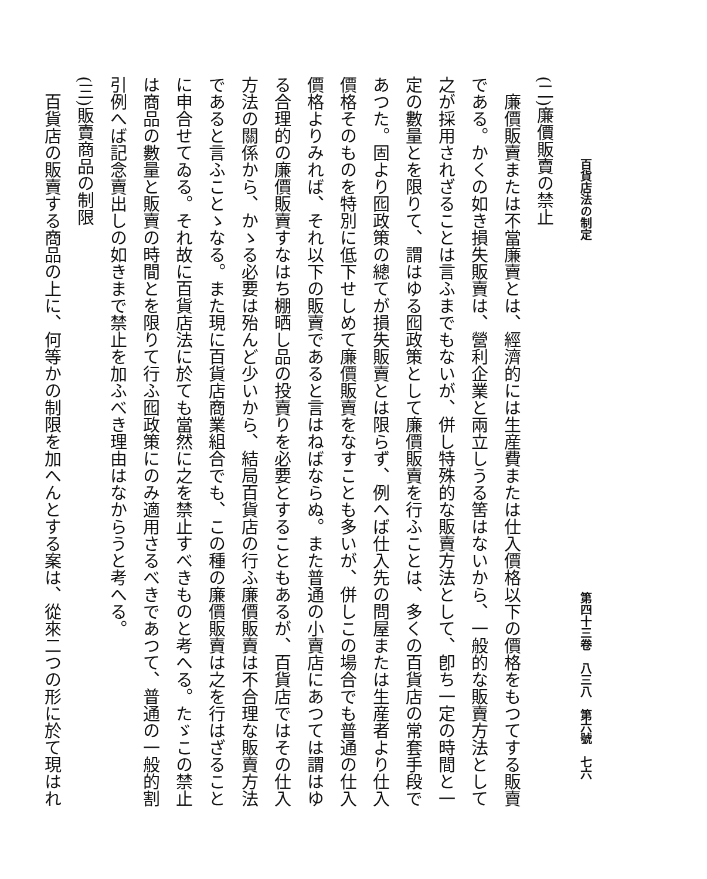百貨店法の制定 第四十三卷　八三八　第六號　七六
(二)廉價販賣の禁止
廉價販賣または不當廉賣とは、經濟的には生産費または仕入價格以下の價格をもつてする販賣である。かくの如き損失販賣は、營利企業と兩立しうる筈はないから、一般的な販賣方法として之が採用されざることは言ふまでもないが、併し特殊的な販賣方法として、卽ち一定の時間と一定の數量とを限りて、謂はゆる囮政策として廉價販賣を行ふことは、多くの百貨店の常套手段であつた。固より囮政策の總てが損失販賣とは限らず、例へば仕入先の問屋または生産者より仕入價格そのものを特別に低下せしめて廉價販賣をなすことも多いが、併しこの場合でも普通の仕入價格よりみれば、それ以下の販賣であると言はねばならぬ。また普通の小賣店にあつては謂はゆる合理的の廉價販賣すなはち棚晒し品の投賣りを必要とすることもあるが、百貨店ではその仕入方法の關係から、かゝる必要は殆んど少いから、結局百貨店の行ふ廉價販賣は不合理な販賣方法であると言ふことゝなる。また現に百貨店商業組合でも、この種の廉價販賣は之を行はざることに申合せてゐる。それ故に百貨店法に於ても當然に之を禁止すべきものと考へる。たゞこの禁止は商品の數量と販賣の時間とを限りて行ふ囮政策にのみ適用さるべきであつて、普通の一般的割引例へば記念賣出しの如きまで禁止を加ふべき理由はなからうと考へる。
(三)販賣商品の制限
百貨店の販賣する商品の上に、何等かの制限を加へんとする案は、從來二つの形に於て現はれ